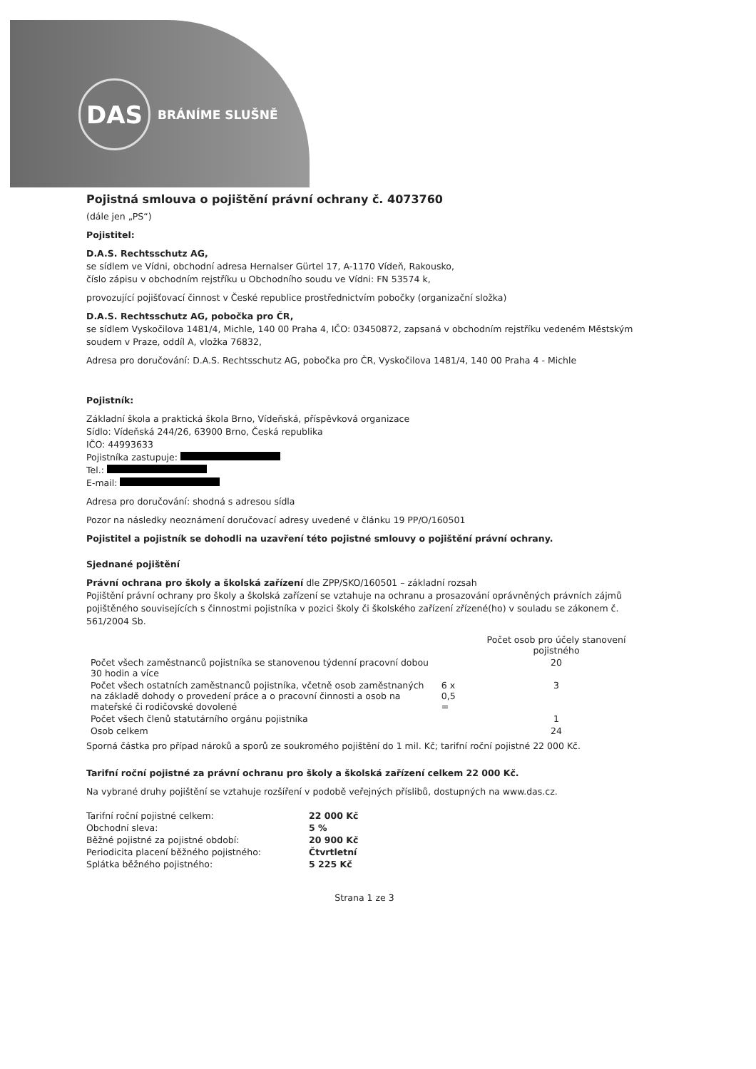DAS
BRÁNÍME SLUŠNĚ
Pojistná smlouva o pojištění právní ochrany č. 4073760
(dále jen „PS“)
Pojistitel:
D.A.S. Rechtsschutz AG,
se sídlem ve Vídni, obchodní adresa Hernalser Gürtel 17, A-1170 Vídeň, Rakousko,
číslo zápisu v obchodním rejstříku u Obchodního soudu ve Vídni: FN 53574 k,
provozující pojišťovací činnost v České republice prostřednictvím pobočky (organizační složka)
D.A.S. Rechtsschutz AG, pobočka pro ČR,
se sídlem Vyskočilova 1481/4, Michle, 140 00 Praha 4, IČO: 03450872, zapsaná v obchodním rejstříku vedeném Městským soudem v Praze, oddíl A, vložka 76832,
Adresa pro doručování: D.A.S. Rechtsschutz AG, pobočka pro ČR, Vyskočilova 1481/4, 140 00 Praha 4 - Michle
Pojistník:
Základní škola a praktická škola Brno, Vídeňská, příspěvková organizace
Sídlo: Vídeňská 244/26, 63900 Brno, Česká republika
IČO: 44993633
Pojistníka zastupuje:
Tel.:
E-mail:
Adresa pro doručování: shodná s adresou sídla
Pozor na následky neoznámení doručovací adresy uvedené v článku 19 PP/O/160501
Pojistitel a pojistník se dohodli na uzavření této pojistné smlouvy o pojištění právní ochrany.
Sjednané pojištění
Právní ochrana pro školy a školská zařízení dle ZPP/SKO/160501 – základní rozsah
Pojištění právní ochrany pro školy a školská zařízení se vztahuje na ochranu a prosazování oprávněných právních zájmů pojištěného souvisejících s činnostmi pojistníka v pozici školy či školského zařízení zřízené(ho) v souladu se zákonem č. 561/2004 Sb.
| | | Počet osob pro účely stanovení pojistného |
| --- | --- | --- |
| Počet všech zaměstnanců pojistníka se stanovenou týdenní pracovní dobou 30 hodin a více | | 20 |
| Počet všech ostatních zaměstnanců pojistníka, včetně osob zaměstnaných na základě dohody o provedení práce a o pracovní činnosti a osob na mateřské či rodičovské dovolené | 6 x 0,5 = | 3 |
| Počet všech členů statutárního orgánu pojistníka | | 1 |
| Osob celkem | | 24 |
Sporná částka pro případ nároků a sporů ze soukromého pojištění do 1 mil. Kč; tarifní roční pojistné 22 000 Kč.
Tarifní roční pojistné za právní ochranu pro školy a školská zařízení celkem 22 000 Kč.
Na vybrané druhy pojištění se vztahuje rozšíření v podobě veřejných příslibů, dostupných na www.das.cz.
| Tarifní roční pojistné celkem: | 22 000 Kč |
| Obchodní sleva: | 5 % |
| Běžné pojistné za pojistné období: | 20 900 Kč |
| Periodicita placení běžného pojistného: | Čtvrtletní |
| Splátka běžného pojistného: | 5 225 Kč |
Strana 1 ze 3